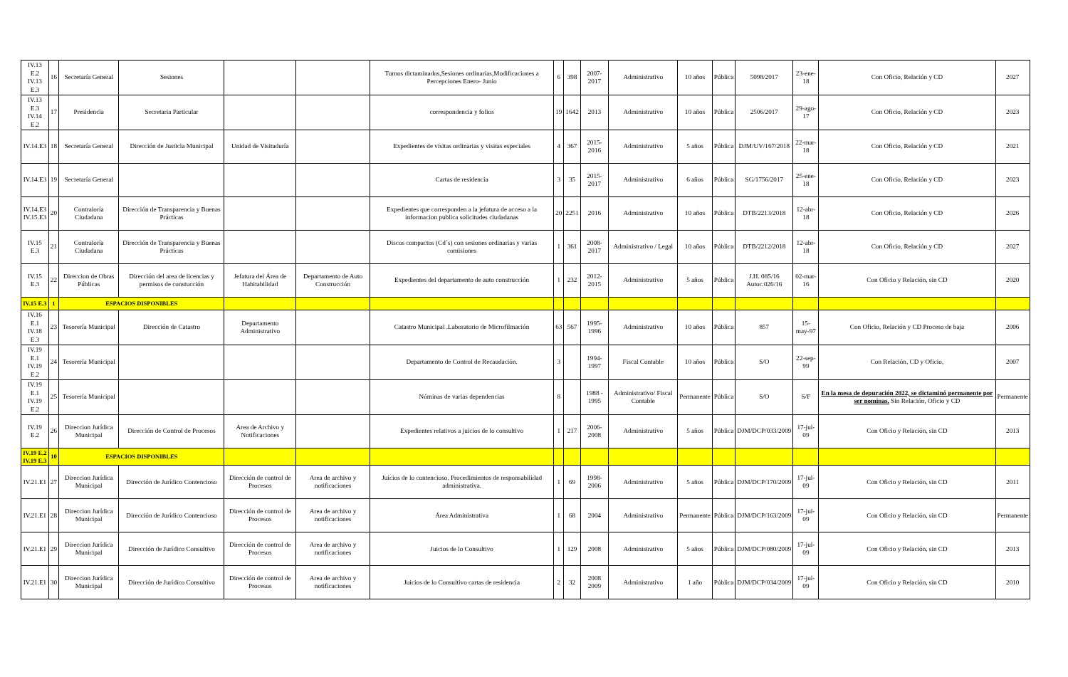| IV.13 E.2 IV.13 E.3 | 16 | Secretaría General | Sesiones | | | Turnos dictaminados,Sesiones ordinarias,Modificaciones a Percepciones Enero- Junio | 6 | 398 | 2007-2017 | Administrativo | 10 años | Pública | 5098/2017 | 23-ene-18 | Con Oficio, Relación y CD | 2027 |
| IV.13 E.3 IV.14 E.2 | 17 | Presidencia | Secretaria Particular | | | correspondencia y folios | 19 | 1642 | 2013 | Administrativo | 10 años | Pública | 2506/2017 | 29-ago-17 | Con Oficio, Relación y CD | 2023 |
| IV.14.E3 | 18 | Secretaría General | Dirección de Justicia Municipal | Unidad de Visitaduría | | Expedientes de visitas ordinarias y visitas especiales | 4 | 367 | 2015-2016 | Administrativo | 5 años | Pública | DJM/UV/167/2018 | 22-mar-18 | Con Oficio, Relación y CD | 2021 |
| IV.14.E3 | 19 | Secretaría General | | | | Cartas de residencia | 3 | 35 | 2015-2017 | Administrativo | 6 años | Pública | SG/1756/2017 | 25-ene-18 | Con Oficio, Relación y CD | 2023 |
| IV.14.E3 IV.15.E3 | 20 | Contraloría Ciudadana | Dirección de Transparencia y Buenas Prácticas | | | Expedientes que corresponden a la jefatura de acceso a la informacion publica solicitudes ciudadanas | 20 | 2251 | 2016 | Administrativo | 10 años | Pública | DTB/2213/2018 | 12-abr-18 | Con Oficio, Relación y CD | 2026 |
| IV.15 E.3 | 21 | Contraloría Ciudadana | Dirección de Transparencia y Buenas Prácticas | | | Discos compactos (Cd´s) con sesiones ordinarias y varias comisiones | 1 | 361 | 2008-2017 | Administrativo / Legal | 10 años | Pública | DTB/2212/2018 | 12-abr-18 | Con Oficio, Relación y CD | 2027 |
| IV.15 E.3 | 22 | Direccion de Obras Públicas | Dirección del area de licencias y permisos de constucción | Jefatura del Área de Habitabilidad | Departamento de Auto Construcción | Expedientes del departamento de auto construcción | 1 | 232 | 2012-2015 | Administrativo | 5 años | Pública | J.H. 085/16 Autoc.026/16 | 02-mar-16 | Con Oficio y Relación, sin CD | 2020 |
| IV.15 E.3 | 1 | ESPACIOS DISPONIBLES | | | | | | | | | | | | | | |
| IV.16 E.1 IV.18 E.3 | 23 | Tesorería Municipal | Dirección de Catastro | Departamento Administrativo | | Catastro Municipal .Laboratorio de Microfilmación | 63 | 567 | 1995-1996 | Administrativo | 10 años | Pública | 857 | 15-may-97 | Con Oficio, Relación y CD Proceso de baja | 2006 |
| IV.19 E.1 IV.19 E.2 | 24 | Tesorería Municipal | | | | Departamento de Control de Recaudación. | 3 | | 1994-1997 | Fiscal Contable | 10 años | Pública | S/O | 22-sep-99 | Con Relación, CD y Oficio, | 2007 |
| IV.19 E.1 IV.19 E.2 | 25 | Tesorería Municipal | | | | Nóminas de varias dependencias | 8 | | 1988 - 1995 | Administrativo/ Fiscal Contable | Permanente | Pública | S/O | S/F | En la mesa de depuración 2022, se dictaminó permanente por ser nominas. Sin Relación, Oficio y CD | Permanente |
| IV.19 E.2 | 26 | Direccion Jurídica Municipal | Dirección de Control de Procesos | Area de Archivo y Notificaciones | | Expedientes relativos a juicios de lo consultivo | 1 | 217 | 2006- 2008 | Administrativo | 5 años | Pública | DJM/DCP/033/2009 | 17-jul-09 | Con Oficio y Relación, sin CD | 2013 |
| IV.19 E.2 IV.19 E.3 | 10 | ESPACIOS DISPONIBLES | | | | | | | | | | | | | | |
| IV.21.E1 | 27 | Direccion Jurídica Municipal | Dirección de Jurídico Contencioso | Dirección de control de Procesos | Area de archivo y notificaciones | Juicios de lo contencioso. Procedimientos de responsabilidad administrativa. | 1 | 69 | 1998-2006 | Administrativo | 5 años | Pública | DJM/DCP/170/2009 | 17-jul-09 | Con Oficio y Relación, sin CD | 2011 |
| IV.21.E1 | 28 | Direccion Jurídica Municipal | Dirección de Jurídico Contencioso | Dirección de control de Procesos | Area de archivo y notificaciones | Área Administrativa | 1 | 68 | 2004 | Administrativo | Permanente | Pública | DJM/DCP/163/2009 | 17-jul-09 | Con Oficio y Relación, sin CD | Permanente |
| IV.21.E1 | 29 | Direccion Jurídica Municipal | Dirección de Jurídico Consultivo | Dirección de control de Procesos | Area de archivo y notificaciones | Juicios de lo Consultivo | 1 | 129 | 2008 | Administrativo | 5 años | Pública | DJM/DCP/080/2009 | 17-jul-09 | Con Oficio y Relación, sin CD | 2013 |
| IV.21.E1 | 30 | Direccion Jurídica Municipal | Dirección de Jurídico Consultivo | Dirección de control de Procesos | Area de archivo y notificaciones | Juicios de lo Consultivo cartas de residencia | 2 | 32 | 2008 2009 | Administrativo | 1 año | Pública | DJM/DCP/034/2009 | 17-jul-09 | Con Oficio y Relación, sin CD | 2010 |